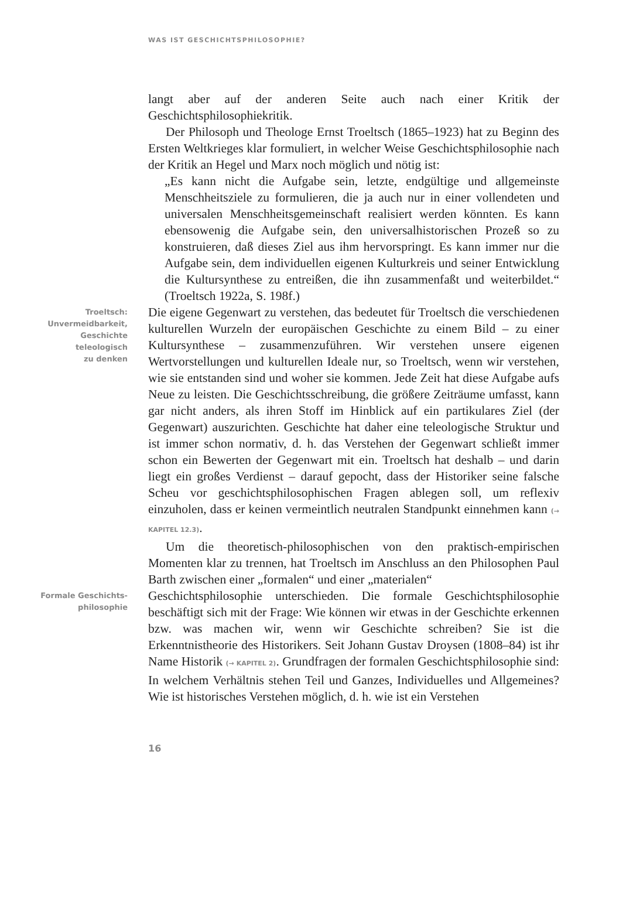WAS IST GESCHICHTSPHILOSOPHIE?
langt aber auf der anderen Seite auch nach einer Kritik der Geschichtsphilosophiekritik.
Der Philosoph und Theologe Ernst Troeltsch (1865–1923) hat zu Beginn des Ersten Weltkrieges klar formuliert, in welcher Weise Geschichtsphilosophie nach der Kritik an Hegel und Marx noch möglich und nötig ist:
„Es kann nicht die Aufgabe sein, letzte, endgültige und allgemeinste Menschheitsziele zu formulieren, die ja auch nur in einer vollendeten und universalen Menschheitsgemeinschaft realisiert werden könnten. Es kann ebensowenig die Aufgabe sein, den universalhistorischen Prozeß so zu konstruieren, daß dieses Ziel aus ihm hervorspringt. Es kann immer nur die Aufgabe sein, dem individuellen eigenen Kulturkreis und seiner Entwicklung die Kultursynthese zu entreißen, die ihn zusammenfaßt und weiterbildet.“ (Troeltsch 1922a, S. 198f.)
Troeltsch:
Unvermeidbarkeit,
Geschichte
teleologisch
zu denken
Die eigene Gegenwart zu verstehen, das bedeutet für Troeltsch die verschiedenen kulturellen Wurzeln der europäischen Geschichte zu einem Bild – zu einer Kultursynthese – zusammenzuführen. Wir verstehen unsere eigenen Wertvorstellungen und kulturellen Ideale nur, so Troeltsch, wenn wir verstehen, wie sie entstanden sind und woher sie kommen. Jede Zeit hat diese Aufgabe aufs Neue zu leisten. Die Geschichtsschreibung, die größere Zeiträume umfasst, kann gar nicht anders, als ihren Stoff im Hinblick auf ein partikulares Ziel (der Gegenwart) auszurichten. Geschichte hat daher eine teleologische Struktur und ist immer schon normativ, d. h. das Verstehen der Gegenwart schließt immer schon ein Bewerten der Gegenwart mit ein. Troeltsch hat deshalb – und darin liegt ein großes Verdienst – darauf gepocht, dass der Historiker seine falsche Scheu vor geschichtsphilosophischen Fragen ablegen soll, um reflexiv einzuholen, dass er keinen vermeintlich neutralen Standpunkt einnehmen kann (→ KAPITEL 12.3).
Um die theoretisch-philosophischen von den praktisch-empirischen Momenten klar zu trennen, hat Troeltsch im Anschluss an den Philosophen Paul Barth zwischen einer „formalen“ und einer „materialen“
Formale Geschichts-
philosophie
Geschichtsphilosophie unterschieden. Die formale Geschichtsphilosophie beschäftigt sich mit der Frage: Wie können wir etwas in der Geschichte erkennen bzw. was machen wir, wenn wir Geschichte schreiben? Sie ist die Erkenntnistheorie des Historikers. Seit Johann Gustav Droysen (1808–84) ist ihr Name Historik (→ KAPITEL 2). Grundfragen der formalen Geschichtsphilosophie sind: In welchem Verhältnis stehen Teil und Ganzes, Individuelles und Allgemeines? Wie ist historisches Verstehen möglich, d. h. wie ist ein Verstehen
16